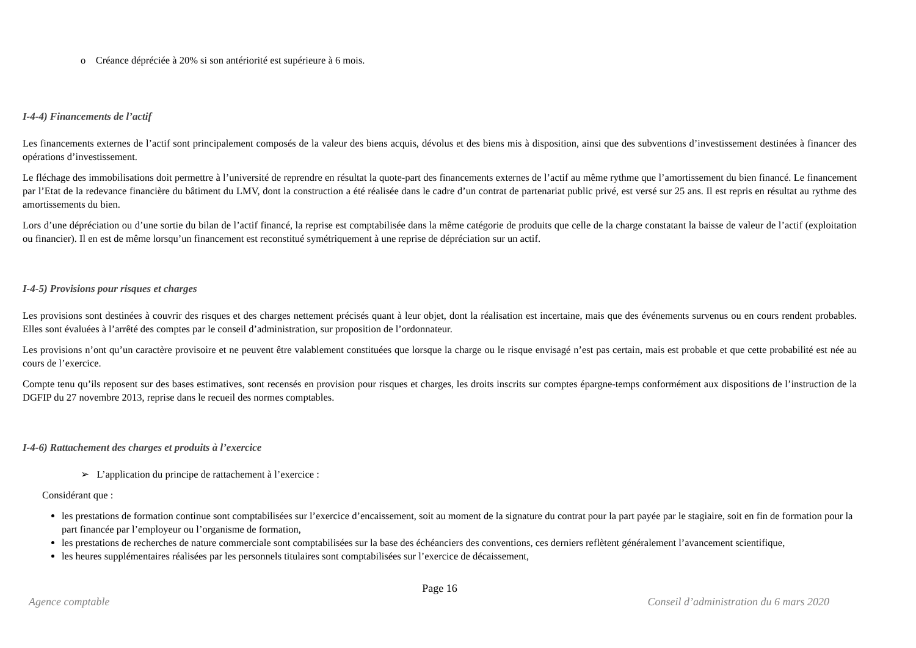o Créance dépréciée à 20% si son antériorité est supérieure à 6 mois.
I-4-4) Financements de l’actif
Les financements externes de l’actif sont principalement composés de la valeur des biens acquis, dévolus et des biens mis à disposition, ainsi que des subventions d’investissement destinées à financer des opérations d’investissement.
Le fléchage des immobilisations doit permettre à l’université de reprendre en résultat la quote-part des financements externes de l’actif au même rythme que l’amortissement du bien financé. Le financement par l’Etat de la redevance financière du bâtiment du LMV, dont la construction a été réalisée dans le cadre d’un contrat de partenariat public privé, est versé sur 25 ans. Il est repris en résultat au rythme des amortissements du bien.
Lors d’une dépréciation ou d’une sortie du bilan de l’actif financé, la reprise est comptabilisée dans la même catégorie de produits que celle de la charge constatant la baisse de valeur de l’actif (exploitation ou financier). Il en est de même lorsqu’un financement est reconstitué symétriquement à une reprise de dépréciation sur un actif.
I-4-5) Provisions pour risques et charges
Les provisions sont destinées à couvrir des risques et des charges nettement précisés quant à leur objet, dont la réalisation est incertaine, mais que des événements survenus ou en cours rendent probables. Elles sont évaluées à l’arrêté des comptes par le conseil d’administration, sur proposition de l’ordonnateur.
Les provisions n’ont qu’un caractère provisoire et ne peuvent être valablement constituées que lorsque la charge ou le risque envisagé n’est pas certain, mais est probable et que cette probabilité est née au cours de l’exercice.
Compte tenu qu’ils reposent sur des bases estimatives, sont recensés en provision pour risques et charges, les droits inscrits sur comptes épargne-temps conformément aux dispositions de l’instruction de la DGFIP du 27 novembre 2013, reprise dans le recueil des normes comptables.
I-4-6) Rattachement des charges et produits à l’exercice
➢ L’application du principe de rattachement à l’exercice :
Considérant que :
les prestations de formation continue sont comptabilisées sur l’exercice d’encaissement, soit au moment de la signature du contrat pour la part payée par le stagiaire, soit en fin de formation pour la part financée par l’employeur ou l’organisme de formation,
les prestations de recherches de nature commerciale sont comptabilisées sur la base des échéanciers des conventions, ces derniers reflètent généralement l’avancement scientifique,
les heures supplémentaires réalisées par les personnels titulaires sont comptabilisées sur l’exercice de décaissement,
Page 16
Agence comptable Conseil d’administration du 6 mars 2020